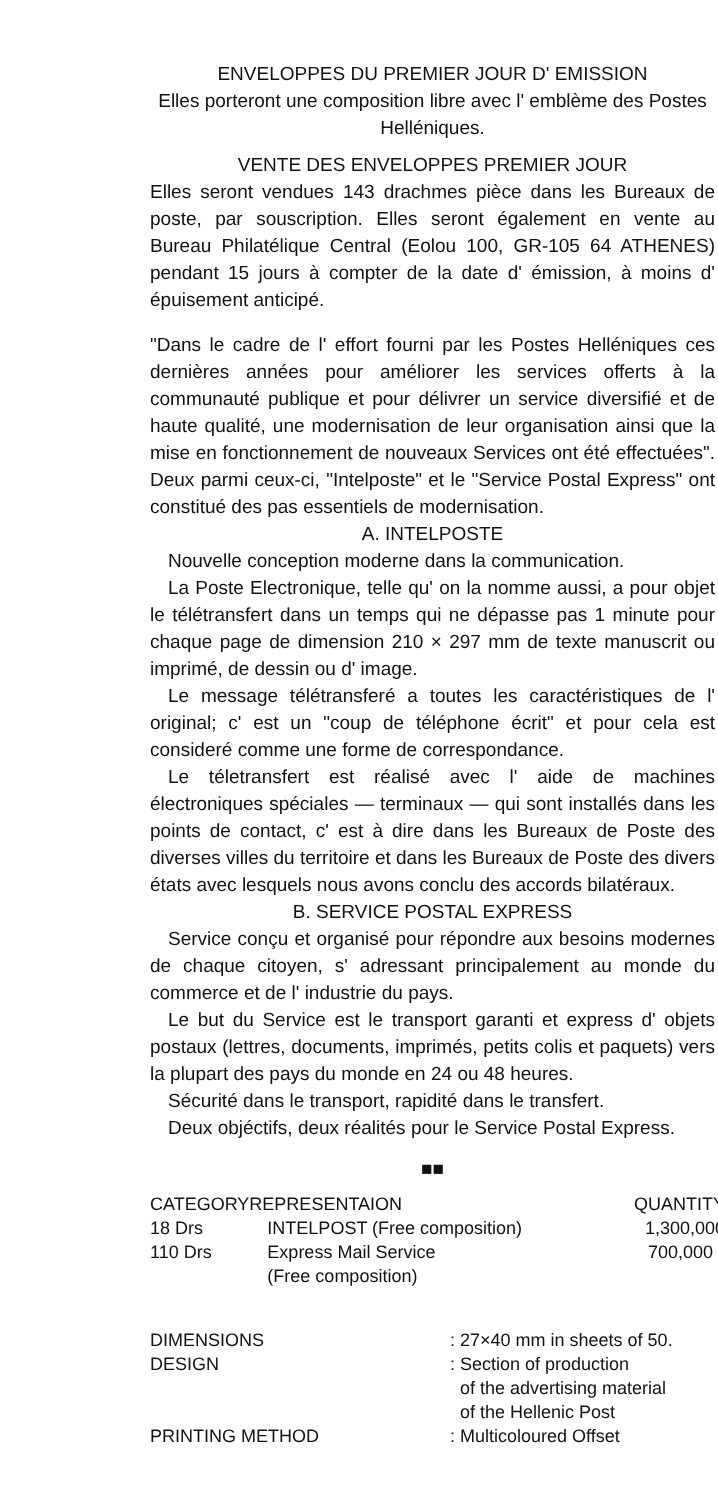ENVELOPPES DU PREMIER JOUR D' EMISSION
Elles porteront une composition libre avec l' emblème des Postes Helléniques.
VENTE DES ENVELOPPES PREMIER JOUR
Elles seront vendues 143 drachmes pièce dans les Bureaux de poste, par souscription. Elles seront également en vente au Bureau Philatélique Central (Eolou 100, GR-105 64 ATHENES) pendant 15 jours à compter de la date d' émission, à moins d' épuisement anticipé.
"Dans le cadre de l' effort fourni par les Postes Helléniques ces dernières années pour améliorer les services offerts à la communauté publique et pour délivrer un service diversifié et de haute qualité, une modernisation de leur organisation ainsi que la mise en fonctionnement de nouveaux Services ont été effectuées". Deux parmi ceux-ci, "Intelposte" et le "Service Postal Express" ont constitué des pas essentiels de modernisation.
A. INTELPOSTE
Nouvelle conception moderne dans la communication.
La Poste Electronique, telle qu' on la nomme aussi, a pour objet le télétransfert dans un temps qui ne dépasse pas 1 minute pour chaque page de dimension 210 × 297 mm de texte manuscrit ou imprimé, de dessin ou d' image.
Le message télétransferé a toutes les caractéristiques de l' original; c' est un "coup de téléphone écrit" et pour cela est consideré comme une forme de correspondance.
Le téletransfert est réalisé avec l' aide de machines électroniques spéciales — terminaux — qui sont installés dans les points de contact, c' est à dire dans les Bureaux de Poste des diverses villes du territoire et dans les Bureaux de Poste des divers états avec lesquels nous avons conclu des accords bilatéraux.
B. SERVICE POSTAL EXPRESS
Service conçu et organisé pour répondre aux besoins modernes de chaque citoyen, s' adressant principalement au monde du commerce et de l' industrie du pays.
Le but du Service est le transport garanti et express d' objets postaux (lettres, documents, imprimés, petits colis et paquets) vers la plupart des pays du monde en 24 ou 48 heures.
Sécurité dans le transport, rapidité dans le transfert.
Deux objéctifs, deux réalités pour le Service Postal Express.
■■
| CATEGORY | REPRESENTAION | QUANTITY |
| --- | --- | --- |
| 18 Drs | INTELPOST (Free composition) | 1,300,000 |
| 110 Drs | Express Mail Service (Free composition) | 700,000 |
| DIMENSIONS | : 27×40 mm in sheets of 50. |
| DESIGN | : Section of production of the advertising material of the Hellenic Post |
| PRINTING METHOD | : Multicoloured Offset |